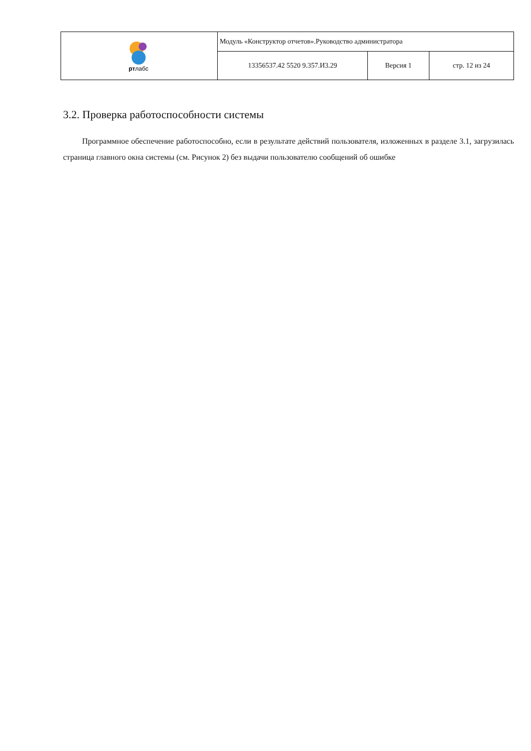| рт лабс | Модуль «Конструктор отчетов».Руководство администратора | | |
| | 13356537.42 5520 9.357.И3.29 | Версия 1 | стр. 12 из 24 |
3.2. Проверка работоспособности системы
Программное обеспечение работоспособно, если в результате действий пользователя, изложенных в разделе 3.1, загрузилась страница главного окна системы (см. Рисунок 2) без выдачи пользователю сообщений об ошибке